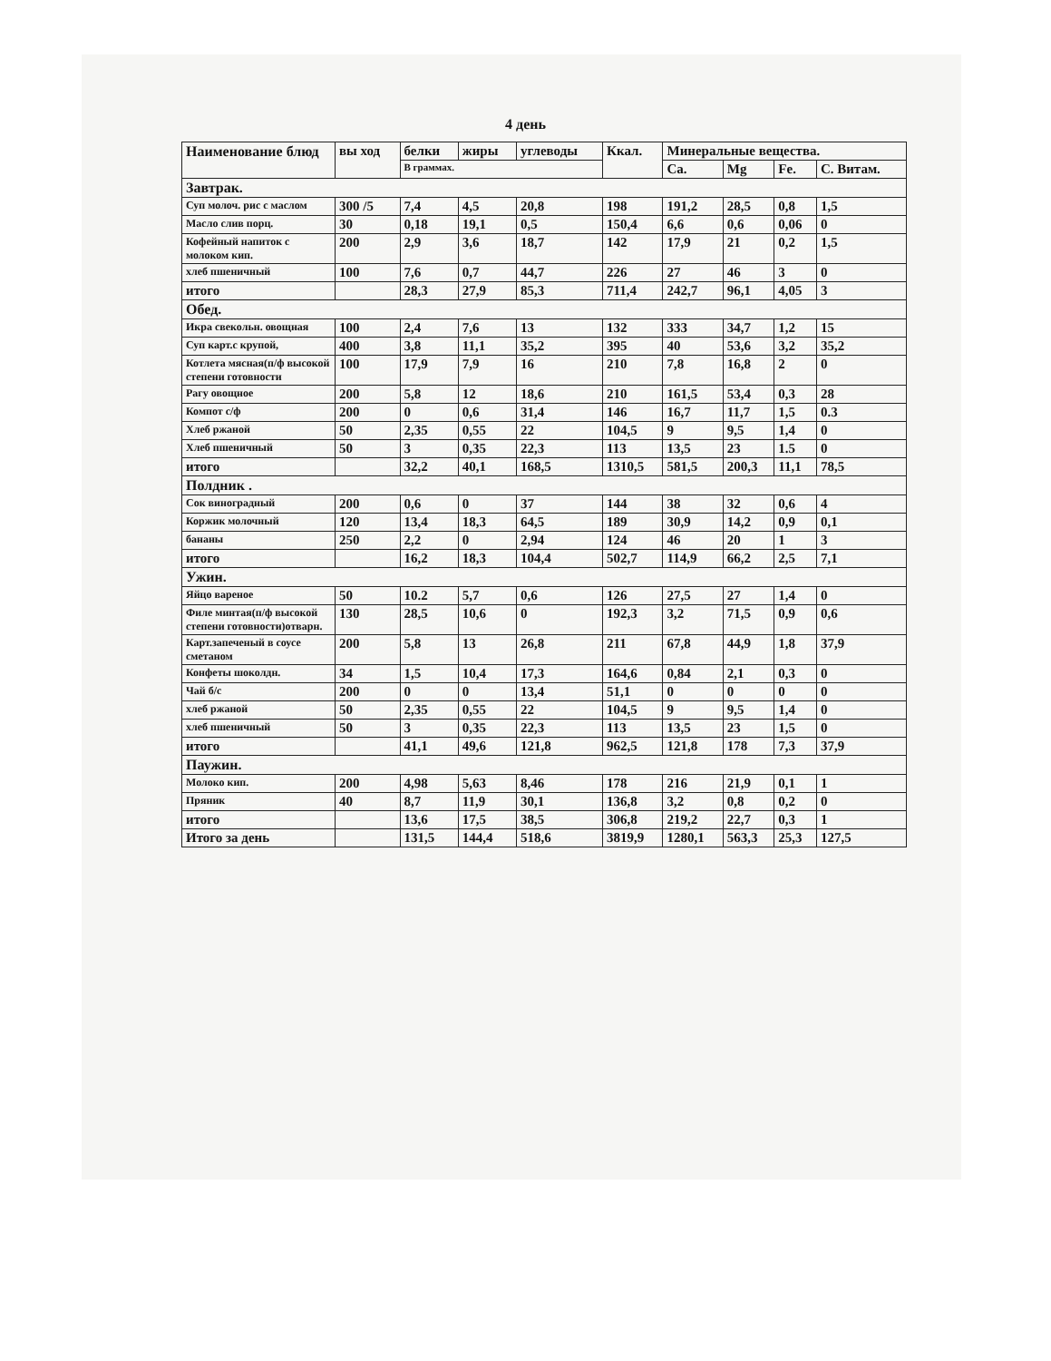4 день
| Наименование блюд | вы ход | белки | жиры | углеводы | Ккал. | Минеральные вещества. | | | |
| --- | --- | --- | --- | --- | --- | --- | --- | --- | --- |
| | | В граммах. | | | | Ca. | Mg | Fe. | С. Витам. |
| Завтрак. | | | | | | | | | |
| Суп молоч. рис с маслом | 300 /5 | 7,4 | 4,5 | 20,8 | 198 | 191,2 | 28,5 | 0,8 | 1,5 |
| Масло слив порц. | 30 | 0,18 | 19,1 | 0,5 | 150,4 | 6,6 | 0,6 | 0,06 | 0 |
| Кофейный напиток с молоком кип. | 200 | 2,9 | 3,6 | 18,7 | 142 | 17,9 | 21 | 0,2 | 1,5 |
| хлеб пшеничный | 100 | 7,6 | 0,7 | 44,7 | 226 | 27 | 46 | 3 | 0 |
| итого | | 28,3 | 27,9 | 85,3 | 711,4 | 242,7 | 96,1 | 4,05 | 3 |
| Обед. | | | | | | | | | |
| Икра свекольн. овощная | 100 | 2,4 | 7,6 | 13 | 132 | 333 | 34,7 | 1,2 | 15 |
| Суп карт.с крупой, | 400 | 3,8 | 11,1 | 35,2 | 395 | 40 | 53,6 | 3,2 | 35,2 |
| Котлета мясная(п/ф высокой степени готовности | 100 | 17,9 | 7,9 | 16 | 210 | 7,8 | 16,8 | 2 | 0 |
| Рагу овощное | 200 | 5,8 | 12 | 18,6 | 210 | 161,5 | 53,4 | 0,3 | 28 |
| Компот с/ф | 200 | 0 | 0,6 | 31,4 | 146 | 16,7 | 11,7 | 1,5 | 0.3 |
| Хлеб ржаной | 50 | 2,35 | 0,55 | 22 | 104,5 | 9 | 9,5 | 1,4 | 0 |
| Хлеб пшеничный | 50 | 3 | 0,35 | 22,3 | 113 | 13,5 | 23 | 1.5 | 0 |
| итого | | 32,2 | 40,1 | 168,5 | 1310,5 | 581,5 | 200,3 | 11,1 | 78,5 |
| Полдник . | | | | | | | | | |
| Сок виноградный | 200 | 0,6 | 0 | 37 | 144 | 38 | 32 | 0,6 | 4 |
| Коржик молочный | 120 | 13,4 | 18,3 | 64,5 | 189 | 30,9 | 14,2 | 0,9 | 0,1 |
| бананы | 250 | 2,2 | 0 | 2,94 | 124 | 46 | 20 | 1 | 3 |
| итого | | 16,2 | 18,3 | 104,4 | 502,7 | 114,9 | 66,2 | 2,5 | 7,1 |
| Ужин. | | | | | | | | | |
| Яйцо вареное | 50 | 10.2 | 5,7 | 0,6 | 126 | 27,5 | 27 | 1,4 | 0 |
| Филе минтая(п/ф высокой степени готовности)отварн. | 130 | 28,5 | 10,6 | 0 | 192,3 | 3,2 | 71,5 | 0,9 | 0,6 |
| Карт.запеченый в соусе сметаном | 200 | 5,8 | 13 | 26,8 | 211 | 67,8 | 44,9 | 1,8 | 37,9 |
| Конфеты шоколдн. | 34 | 1,5 | 10,4 | 17,3 | 164,6 | 0,84 | 2,1 | 0,3 | 0 |
| Чай б/с | 200 | 0 | 0 | 13,4 | 51,1 | 0 | 0 | 0 | 0 |
| хлеб ржаной | 50 | 2,35 | 0,55 | 22 | 104,5 | 9 | 9,5 | 1,4 | 0 |
| хлеб пшеничный | 50 | 3 | 0,35 | 22,3 | 113 | 13,5 | 23 | 1,5 | 0 |
| итого | | 41,1 | 49,6 | 121,8 | 962,5 | 121,8 | 178 | 7,3 | 37,9 |
| Паужин. | | | | | | | | | |
| Молоко кип. | 200 | 4,98 | 5,63 | 8,46 | 178 | 216 | 21,9 | 0,1 | 1 |
| Пряник | 40 | 8,7 | 11,9 | 30,1 | 136,8 | 3,2 | 0,8 | 0,2 | 0 |
| итого | | 13,6 | 17,5 | 38,5 | 306,8 | 219,2 | 22,7 | 0,3 | 1 |
| Итого за день | | 131,5 | 144,4 | 518,6 | 3819,9 | 1280,1 | 563,3 | 25,3 | 127,5 |